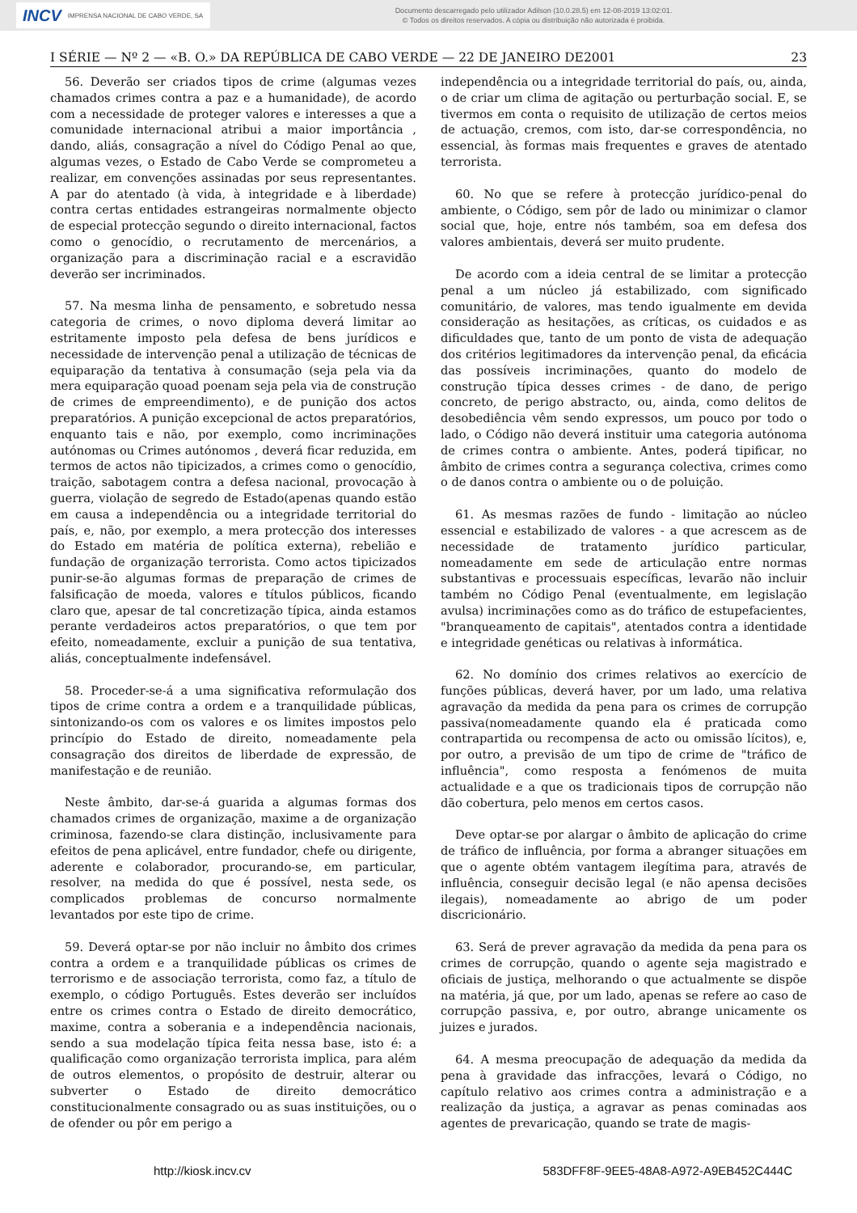INCV IMPRENSA NACIONAL DE CABO VERDE, SA
Documento descarregado pelo utilizador Adilson (10.0.28.5) em 12-08-2019 13:02:01.
© Todos os direitos reservados. A cópia ou distribuição não autorizada é proibida.
I SÉRIE — Nº 2 — «B. O.» DA REPÚBLICA DE CABO VERDE — 22 DE JANEIRO DE2001 23
56. Deverão ser criados tipos de crime (algumas vezes chamados crimes contra a paz e a humanidade), de acordo com a necessidade de proteger valores e interesses a que a comunidade internacional atribui a maior importância , dando, aliás, consagração a nível do Código Penal ao que, algumas vezes, o Estado de Cabo Verde se comprometeu a realizar, em convenções assinadas por seus representantes. A par do atentado (à vida, à integridade e à liberdade) contra certas entidades estrangeiras normalmente objecto de especial protecção segundo o direito internacional, factos como o genocídio, o recrutamento de mercenários, a organização para a discriminação racial e a escravidão deverão ser incriminados.
57. Na mesma linha de pensamento, e sobretudo nessa categoria de crimes, o novo diploma deverá limitar ao estritamente imposto pela defesa de bens jurídicos e necessidade de intervenção penal a utilização de técnicas de equiparação da tentativa à consumação (seja pela via da mera equiparação quoad poenam seja pela via de construção de crimes de empreendimento), e de punição dos actos preparatórios. A punição excepcional de actos preparatórios, enquanto tais e não, por exemplo, como incriminações autónomas ou Crimes autónomos , deverá ficar reduzida, em termos de actos não tipicizados, a crimes como o genocídio, traição, sabotagem contra a defesa nacional, provocação à guerra, violação de segredo de Estado(apenas quando estão em causa a independência ou a integridade territorial do país, e, não, por exemplo, a mera protecção dos interesses do Estado em matéria de política externa), rebelião e fundação de organização terrorista. Como actos tipicizados punir-se-ão algumas formas de preparação de crimes de falsificação de moeda, valores e títulos públicos, ficando claro que, apesar de tal concretização típica, ainda estamos perante verdadeiros actos preparatórios, o que tem por efeito, nomeadamente, excluir a punição de sua tentativa, aliás, conceptualmente indefensável.
58. Proceder-se-á a uma significativa reformulação dos tipos de crime contra a ordem e a tranquilidade públicas, sintonizando-os com os valores e os limites impostos pelo princípio do Estado de direito, nomeadamente pela consagração dos direitos de liberdade de expressão, de manifestação e de reunião.
Neste âmbito, dar-se-á guarida a algumas formas dos chamados crimes de organização, maxime a de organização criminosa, fazendo-se clara distinção, inclusivamente para efeitos de pena aplicável, entre fundador, chefe ou dirigente, aderente e colaborador, procurando-se, em particular, resolver, na medida do que é possível, nesta sede, os complicados problemas de concurso normalmente levantados por este tipo de crime.
59. Deverá optar-se por não incluir no âmbito dos crimes contra a ordem e a tranquilidade públicas os crimes de terrorismo e de associação terrorista, como faz, a título de exemplo, o código Português. Estes deverão ser incluídos entre os crimes contra o Estado de direito democrático, maxime, contra a soberania e a independência nacionais, sendo a sua modelação típica feita nessa base, isto é: a qualificação como organização terrorista implica, para além de outros elementos, o propósito de destruir, alterar ou subverter o Estado de direito democrático constitucionalmente consagrado ou as suas instituições, ou o de ofender ou pôr em perigo a
independência ou a integridade territorial do país, ou, ainda, o de criar um clima de agitação ou perturbação social. E, se tivermos em conta o requisito de utilização de certos meios de actuação, cremos, com isto, dar-se correspondência, no essencial, às formas mais frequentes e graves de atentado terrorista.
60. No que se refere à protecção jurídico-penal do ambiente, o Código, sem pôr de lado ou minimizar o clamor social que, hoje, entre nós também, soa em defesa dos valores ambientais, deverá ser muito prudente.
De acordo com a ideia central de se limitar a protecção penal a um núcleo já estabilizado, com significado comunitário, de valores, mas tendo igualmente em devida consideração as hesitações, as críticas, os cuidados e as dificuldades que, tanto de um ponto de vista de adequação dos critérios legitimadores da intervenção penal, da eficácia das possíveis incriminações, quanto do modelo de construção típica desses crimes - de dano, de perigo concreto, de perigo abstracto, ou, ainda, como delitos de desobediência vêm sendo expressos, um pouco por todo o lado, o Código não deverá instituir uma categoria autónoma de crimes contra o ambiente. Antes, poderá tipificar, no âmbito de crimes contra a segurança colectiva, crimes como o de danos contra o ambiente ou o de poluição.
61. As mesmas razões de fundo - limitação ao núcleo essencial e estabilizado de valores - a que acrescem as de necessidade de tratamento jurídico particular, nomeadamente em sede de articulação entre normas substantivas e processuais específicas, levarão não incluir também no Código Penal (eventualmente, em legislação avulsa) incriminações como as do tráfico de estupefacientes, "branqueamento de capitais", atentados contra a identidade e integridade genéticas ou relativas à informática.
62. No domínio dos crimes relativos ao exercício de funções públicas, deverá haver, por um lado, uma relativa agravação da medida da pena para os crimes de corrupção passiva(nomeadamente quando ela é praticada como contrapartida ou recompensa de acto ou omissão lícitos), e, por outro, a previsão de um tipo de crime de "tráfico de influência", como resposta a fenómenos de muita actualidade e a que os tradicionais tipos de corrupção não dão cobertura, pelo menos em certos casos.
Deve optar-se por alargar o âmbito de aplicação do crime de tráfico de influência, por forma a abranger situações em que o agente obtém vantagem ilegítima para, através de influência, conseguir decisão legal (e não apensa decisões ilegais), nomeadamente ao abrigo de um poder discricionário.
63. Será de prever agravação da medida da pena para os crimes de corrupção, quando o agente seja magistrado e oficiais de justiça, melhorando o que actualmente se dispõe na matéria, já que, por um lado, apenas se refere ao caso de corrupção passiva, e, por outro, abrange unicamente os juizes e jurados.
64. A mesma preocupação de adequação da medida da pena à gravidade das infracções, levará o Código, no capítulo relativo aos crimes contra a administração e a realização da justiça, a agravar as penas cominadas aos agentes de prevaricação, quando se trate de magis-
http://kiosk.incv.cv 583DFF8F-9EE5-48A8-A972-A9EB452C444C